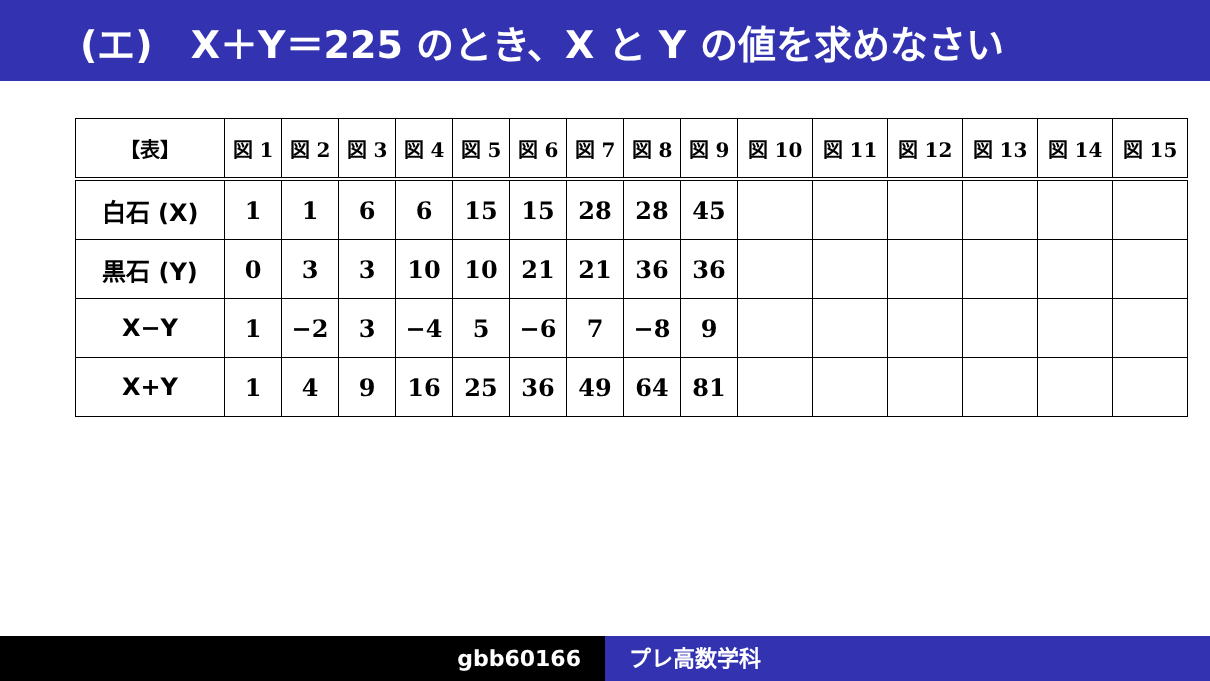(エ)　X＋Y＝225 のとき、X と Y の値を求めなさい
| 【表】 | 図 1 | 図 2 | 図 3 | 図 4 | 図 5 | 図 6 | 図 7 | 図 8 | 図 9 | 図 10 | 図 11 | 図 12 | 図 13 | 図 14 | 図 15 |
| --- | --- | --- | --- | --- | --- | --- | --- | --- | --- | --- | --- | --- | --- | --- | --- |
| 白石 (X) | 1 | 1 | 6 | 6 | 15 | 15 | 28 | 28 | 45 | | | | | | |
| 黒石 (Y) | 0 | 3 | 3 | 10 | 10 | 21 | 21 | 36 | 36 | | | | | | |
| X−Y | 1 | −2 | 3 | −4 | 5 | −6 | 7 | −8 | 9 | | | | | | |
| X+Y | 1 | 4 | 9 | 16 | 25 | 36 | 49 | 64 | 81 | | | | | | |
gbb60166 プレ高数学科